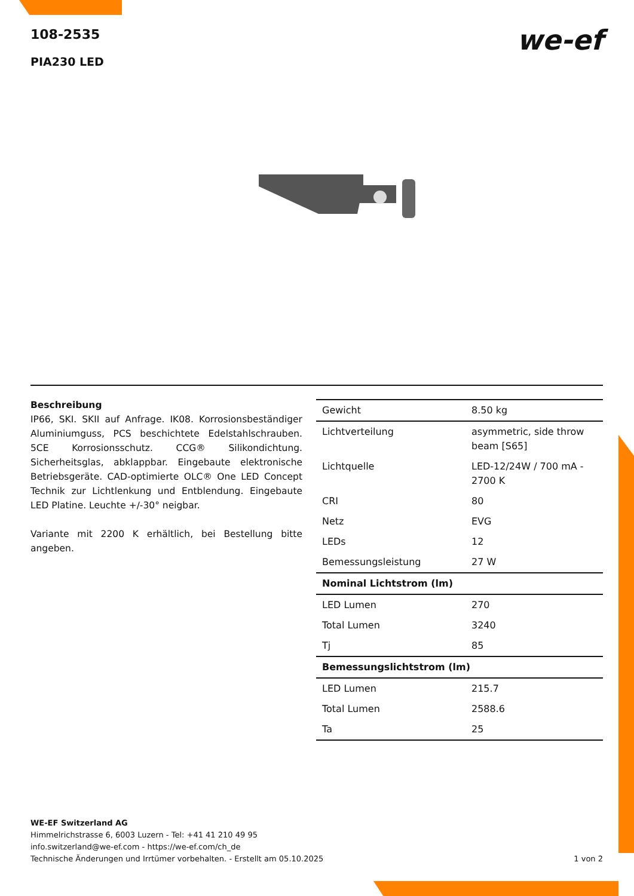108-2535
PIA230 LED
we-ef
Beschreibung
IP66, SKI. SKII auf Anfrage. IK08. Korrosionsbeständiger Aluminiumguss, PCS beschichtete Edelstahlschrauben. 5CE Korrosionsschutz. CCG® Silikondichtung. Sicherheitsglas, abklappbar. Eingebaute elektronische Betriebsgeräte. CAD-optimierte OLC® One LED Concept Technik zur Lichtlenkung und Entblendung. Eingebaute LED Platine. Leuchte +/-30° neigbar.
Variante mit 2200 K erhältlich, bei Bestellung bitte angeben.
| Gewicht | 8.50 kg |
| Lichtverteilung | asymmetric, side throw beam [S65] |
| Lichtquelle | LED-12/24W / 700 mA - 2700 K |
| CRI | 80 |
| Netz | EVG |
| LEDs | 12 |
| Bemessungsleistung | 27 W |
| Nominal Lichtstrom (lm) | |
| LED Lumen | 270 |
| Total Lumen | 3240 |
| Tj | 85 |
| Bemessungslichtstrom (lm) | |
| LED Lumen | 215.7 |
| Total Lumen | 2588.6 |
| Ta | 25 |
WE-EF Switzerland AG
Himmelrichstrasse 6, 6003 Luzern - Tel: +41 41 210 49 95
info.switzerland@we-ef.com - https://we-ef.com/ch_de
Technische Änderungen und Irrtümer vorbehalten. - Erstellt am 05.10.2025
1 von 2